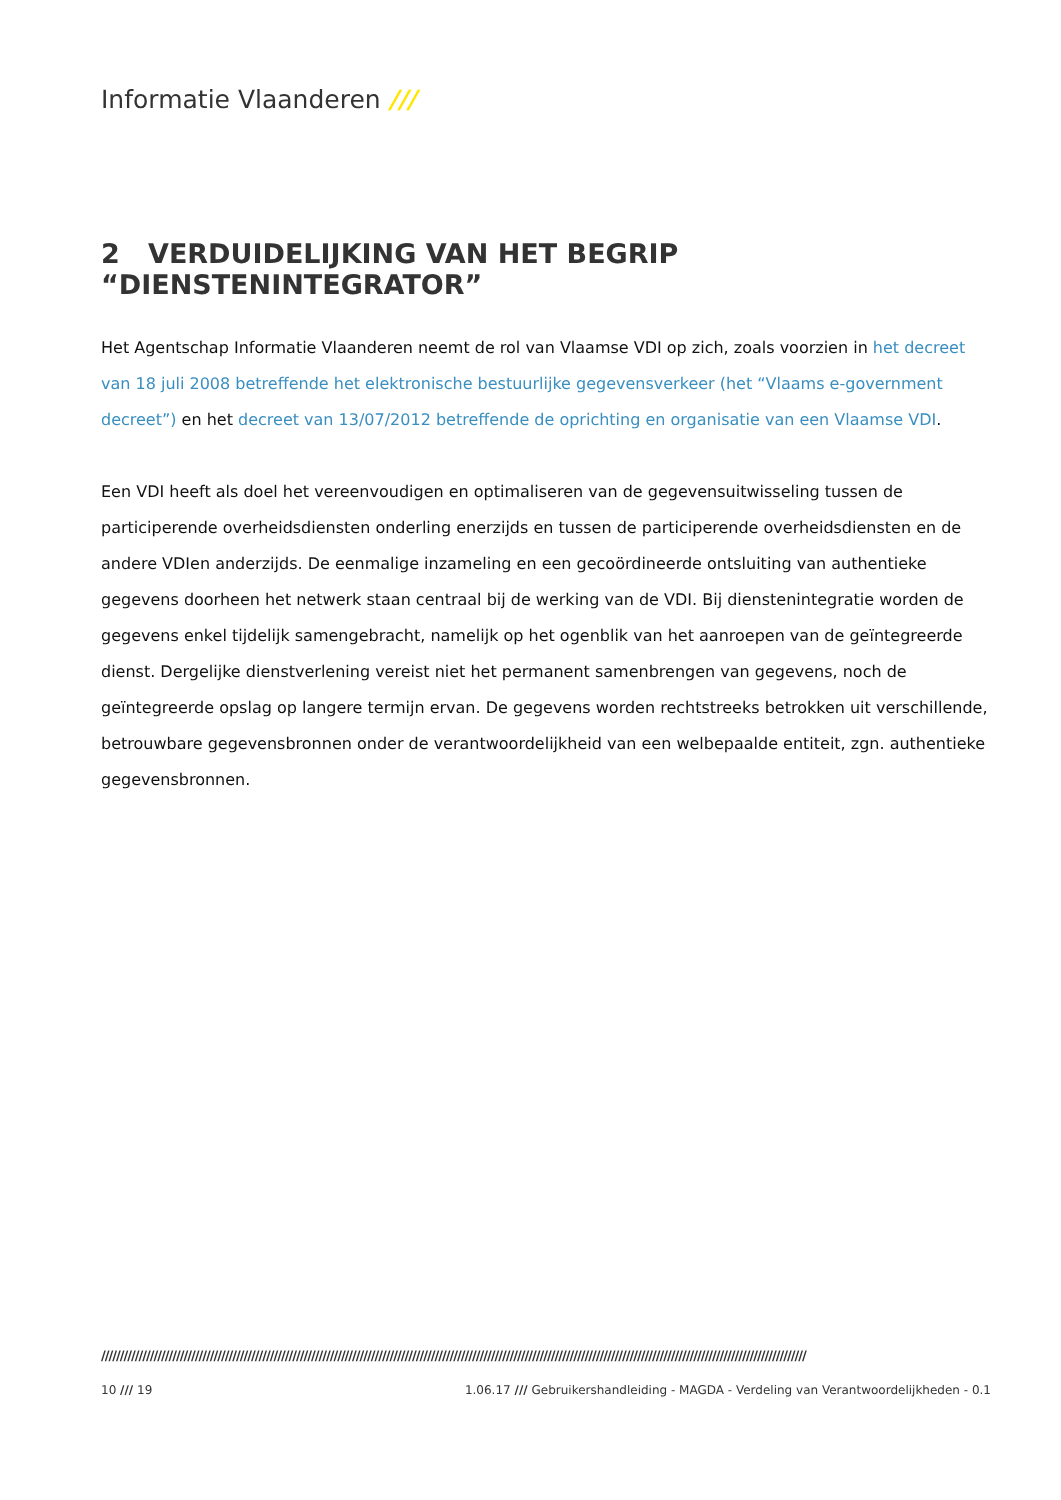Informatie Vlaanderen ///
2 VERDUIDELIJKING VAN HET BEGRIP “DIENSTENINTEGRATOR”
Het Agentschap Informatie Vlaanderen neemt de rol van Vlaamse VDI op zich, zoals voorzien in het decreet van 18 juli 2008 betreffende het elektronische bestuurlijke gegevensverkeer (het “Vlaams e-government decreet”) en het decreet van 13/07/2012 betreffende de oprichting en organisatie van een Vlaamse VDI.
Een VDI heeft als doel het vereenvoudigen en optimaliseren van de gegevensuitwisseling tussen de participerende overheidsdiensten onderling enerzijds en tussen de participerende overheidsdiensten en de andere VDIen anderzijds. De eenmalige inzameling en een gecoördineerde ontsluiting van authentieke gegevens doorheen het netwerk staan centraal bij de werking van de VDI. Bij dienstenintegratie worden de gegevens enkel tijdelijk samengebracht, namelijk op het ogenblik van het aanroepen van de geïntegreerde dienst. Dergelijke dienstverlening vereist niet het permanent samenbrengen van gegevens, noch de geïntegreerde opslag op langere termijn ervan. De gegevens worden rechtstreeks betrokken uit verschillende, betrouwbare gegevensbronnen onder de verantwoordelijkheid van een welbepaalde entiteit, zgn. authentieke gegevensbronnen.
////////////////////////////////////////////////////////////////////////////////////////////////////////////////////////////////////////////////////////////////////////////////////////////
10 /// 19 1.06.17 /// Gebruikershandleiding - MAGDA - Verdeling van Verantwoordelijkheden - 0.1